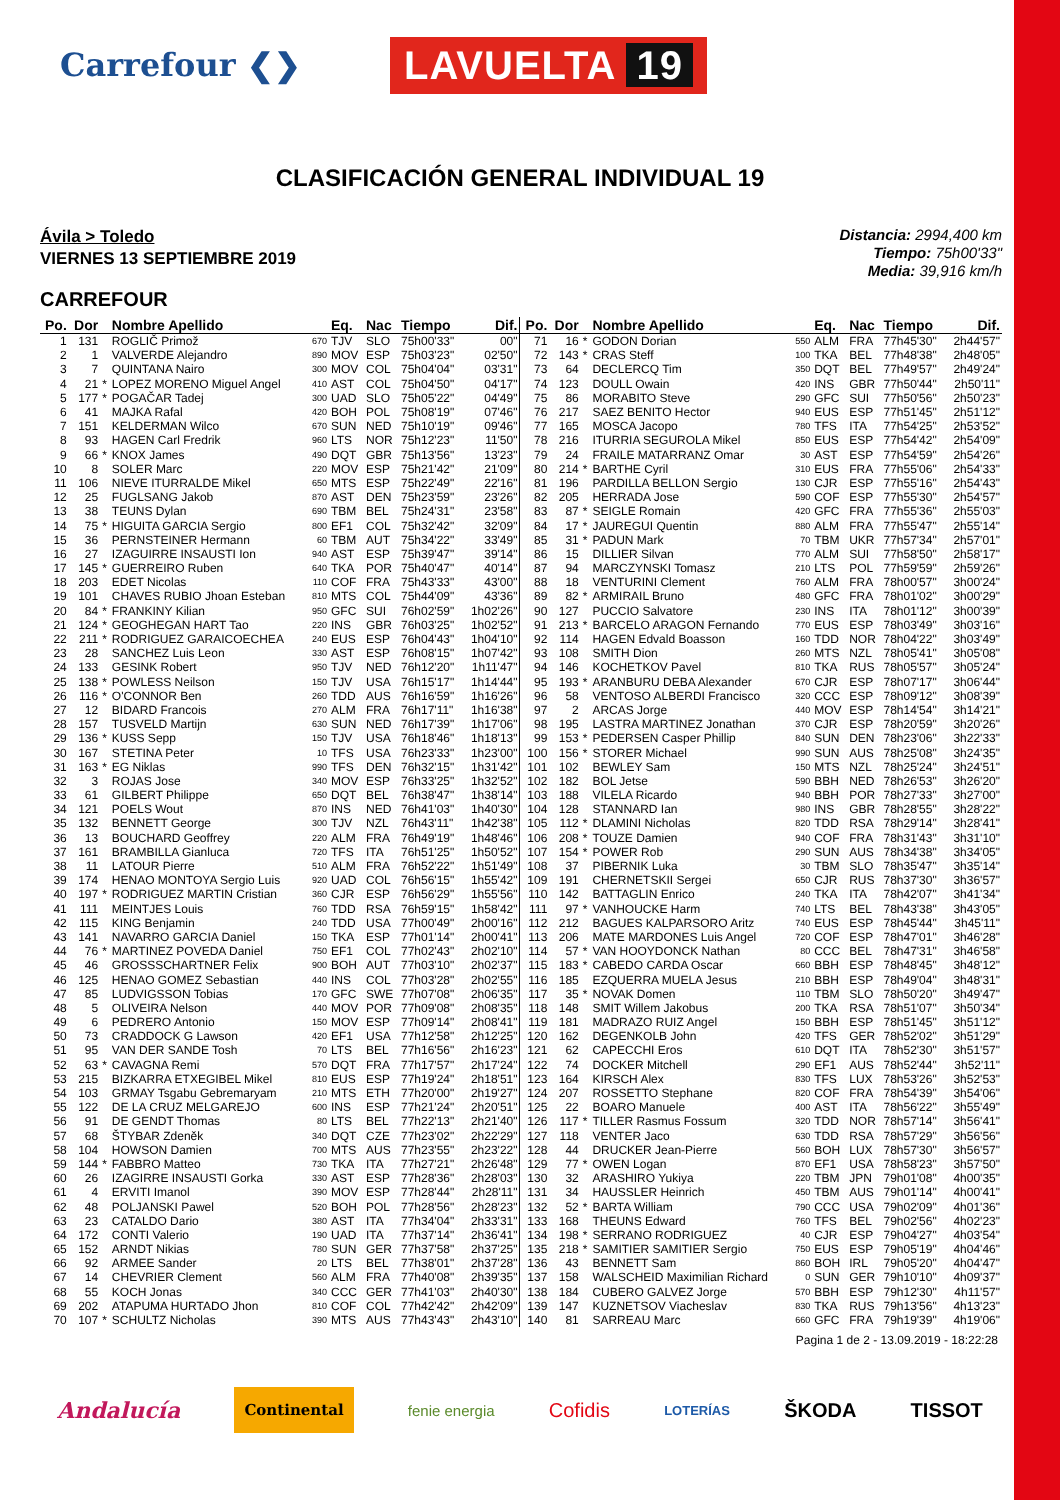Carrefour ❮❯
LAVUELTA 19
CLASIFICACIÓN GENERAL INDIVIDUAL 19
Ávila > Toledo
VIERNES 13 SEPTIEMBRE 2019
Distancia: 2994,400 km
Tiempo: 75h00'33"
Media: 39,916 km/h
CARREFOUR
| Po. | Dor | | Nombre Apellido | | Eq. | Nac | Tiempo | Dif. | Po. | Dor | | Nombre Apellido | | Eq. | Nac | Tiempo | Dif. |
| --- | --- | --- | --- | --- | --- | --- | --- | --- | --- | --- | --- | --- | --- | --- | --- | --- | --- |
| 1 | 131 | | ROGLIČ Primož | 670 | TJV | SLO | 75h00'33" | 00" | 71 | 16 | * | GODON Dorian | 550 | ALM | FRA | 77h45'30" | 2h44'57" |
| 2 | 1 | | VALVERDE Alejandro | 890 | MOV | ESP | 75h03'23" | 02'50" | 72 | 143 | * | CRAS Steff | 100 | TKA | BEL | 77h48'38" | 2h48'05" |
| 3 | 7 | | QUINTANA Nairo | 300 | MOV | COL | 75h04'04" | 03'31" | 73 | 64 | | DECLERCQ Tim | 350 | DQT | BEL | 77h49'57" | 2h49'24" |
| 4 | 21 | * | LOPEZ MORENO Miguel Angel | 410 | AST | COL | 75h04'50" | 04'17" | 74 | 123 | | DOULL Owain | 420 | INS | GBR | 77h50'44" | 2h50'11" |
| 5 | 177 | * | POGAČAR Tadej | 300 | UAD | SLO | 75h05'22" | 04'49" | 75 | 86 | | MORABITO Steve | 290 | GFC | SUI | 77h50'56" | 2h50'23" |
| 6 | 41 | | MAJKA Rafal | 420 | BOH | POL | 75h08'19" | 07'46" | 76 | 217 | | SAEZ BENITO Hector | 940 | EUS | ESP | 77h51'45" | 2h51'12" |
| 7 | 151 | | KELDERMAN Wilco | 670 | SUN | NED | 75h10'19" | 09'46" | 77 | 165 | | MOSCA Jacopo | 780 | TFS | ITA | 77h54'25" | 2h53'52" |
| 8 | 93 | | HAGEN Carl Fredrik | 960 | LTS | NOR | 75h12'23" | 11'50" | 78 | 216 | | ITURRIA SEGUROLA Mikel | 850 | EUS | ESP | 77h54'42" | 2h54'09" |
| 9 | 66 | * | KNOX James | 490 | DQT | GBR | 75h13'56" | 13'23" | 79 | 24 | | FRAILE MATARRANZ Omar | 30 | AST | ESP | 77h54'59" | 2h54'26" |
| 10 | 8 | | SOLER Marc | 220 | MOV | ESP | 75h21'42" | 21'09" | 80 | 214 | * | BARTHE Cyril | 310 | EUS | FRA | 77h55'06" | 2h54'33" |
| 11 | 106 | | NIEVE ITURRALDE Mikel | 650 | MTS | ESP | 75h22'49" | 22'16" | 81 | 196 | | PARDILLA BELLON Sergio | 130 | CJR | ESP | 77h55'16" | 2h54'43" |
| 12 | 25 | | FUGLSANG Jakob | 870 | AST | DEN | 75h23'59" | 23'26" | 82 | 205 | | HERRADA Jose | 590 | COF | ESP | 77h55'30" | 2h54'57" |
| 13 | 38 | | TEUNS Dylan | 690 | TBM | BEL | 75h24'31" | 23'58" | 83 | 87 | * | SEIGLE Romain | 420 | GFC | FRA | 77h55'36" | 2h55'03" |
| 14 | 75 | * | HIGUITA GARCIA Sergio | 800 | EF1 | COL | 75h32'42" | 32'09" | 84 | 17 | * | JAUREGUI Quentin | 880 | ALM | FRA | 77h55'47" | 2h55'14" |
| 15 | 36 | | PERNSTEINER Hermann | 60 | TBM | AUT | 75h34'22" | 33'49" | 85 | 31 | * | PADUN Mark | 70 | TBM | UKR | 77h57'34" | 2h57'01" |
| 16 | 27 | | IZAGUIRRE INSAUSTI Ion | 940 | AST | ESP | 75h39'47" | 39'14" | 86 | 15 | | DILLIER Silvan | 770 | ALM | SUI | 77h58'50" | 2h58'17" |
| 17 | 145 | * | GUERREIRO Ruben | 640 | TKA | POR | 75h40'47" | 40'14" | 87 | 94 | | MARCZYNSKI Tomasz | 210 | LTS | POL | 77h59'59" | 2h59'26" |
| 18 | 203 | | EDET Nicolas | 110 | COF | FRA | 75h43'33" | 43'00" | 88 | 18 | | VENTURINI Clement | 760 | ALM | FRA | 78h00'57" | 3h00'24" |
| 19 | 101 | | CHAVES RUBIO Jhoan Esteban | 810 | MTS | COL | 75h44'09" | 43'36" | 89 | 82 | * | ARMIRAIL Bruno | 480 | GFC | FRA | 78h01'02" | 3h00'29" |
| 20 | 84 | * | FRANKINY Kilian | 950 | GFC | SUI | 76h02'59" | 1h02'26" | 90 | 127 | | PUCCIO Salvatore | 230 | INS | ITA | 78h01'12" | 3h00'39" |
| 21 | 124 | * | GEOGHEGAN HART Tao | 220 | INS | GBR | 76h03'25" | 1h02'52" | 91 | 213 | * | BARCELO ARAGON Fernando | 770 | EUS | ESP | 78h03'49" | 3h03'16" |
| 22 | 211 | * | RODRIGUEZ GARAICOECHEA | 240 | EUS | ESP | 76h04'43" | 1h04'10" | 92 | 114 | | HAGEN Edvald Boasson | 160 | TDD | NOR | 78h04'22" | 3h03'49" |
| 23 | 28 | | SANCHEZ Luis Leon | 330 | AST | ESP | 76h08'15" | 1h07'42" | 93 | 108 | | SMITH Dion | 260 | MTS | NZL | 78h05'41" | 3h05'08" |
| 24 | 133 | | GESINK Robert | 950 | TJV | NED | 76h12'20" | 1h11'47" | 94 | 146 | | KOCHETKOV Pavel | 810 | TKA | RUS | 78h05'57" | 3h05'24" |
| 25 | 138 | * | POWLESS Neilson | 150 | TJV | USA | 76h15'17" | 1h14'44" | 95 | 193 | * | ARANBURU DEBA Alexander | 670 | CJR | ESP | 78h07'17" | 3h06'44" |
| 26 | 116 | * | O'CONNOR Ben | 260 | TDD | AUS | 76h16'59" | 1h16'26" | 96 | 58 | | VENTOSO ALBERDI Francisco | 320 | CCC | ESP | 78h09'12" | 3h08'39" |
| 27 | 12 | | BIDARD Francois | 270 | ALM | FRA | 76h17'11" | 1h16'38" | 97 | 2 | | ARCAS Jorge | 440 | MOV | ESP | 78h14'54" | 3h14'21" |
| 28 | 157 | | TUSVELD Martijn | 630 | SUN | NED | 76h17'39" | 1h17'06" | 98 | 195 | | LASTRA MARTINEZ Jonathan | 370 | CJR | ESP | 78h20'59" | 3h20'26" |
| 29 | 136 | * | KUSS Sepp | 150 | TJV | USA | 76h18'46" | 1h18'13" | 99 | 153 | * | PEDERSEN Casper Phillip | 840 | SUN | DEN | 78h23'06" | 3h22'33" |
| 30 | 167 | | STETINA Peter | 10 | TFS | USA | 76h23'33" | 1h23'00" | 100 | 156 | * | STORER Michael | 990 | SUN | AUS | 78h25'08" | 3h24'35" |
| 31 | 163 | * | EG Niklas | 990 | TFS | DEN | 76h32'15" | 1h31'42" | 101 | 102 | | BEWLEY Sam | 150 | MTS | NZL | 78h25'24" | 3h24'51" |
| 32 | 3 | | ROJAS Jose | 340 | MOV | ESP | 76h33'25" | 1h32'52" | 102 | 182 | | BOL Jetse | 590 | BBH | NED | 78h26'53" | 3h26'20" |
| 33 | 61 | | GILBERT Philippe | 650 | DQT | BEL | 76h38'47" | 1h38'14" | 103 | 188 | | VILELA Ricardo | 940 | BBH | POR | 78h27'33" | 3h27'00" |
| 34 | 121 | | POELS Wout | 870 | INS | NED | 76h41'03" | 1h40'30" | 104 | 128 | | STANNARD Ian | 980 | INS | GBR | 78h28'55" | 3h28'22" |
| 35 | 132 | | BENNETT George | 300 | TJV | NZL | 76h43'11" | 1h42'38" | 105 | 112 | * | DLAMINI Nicholas | 820 | TDD | RSA | 78h29'14" | 3h28'41" |
| 36 | 13 | | BOUCHARD Geoffrey | 220 | ALM | FRA | 76h49'19" | 1h48'46" | 106 | 208 | * | TOUZE Damien | 940 | COF | FRA | 78h31'43" | 3h31'10" |
| 37 | 161 | | BRAMBILLA Gianluca | 720 | TFS | ITA | 76h51'25" | 1h50'52" | 107 | 154 | * | POWER Rob | 290 | SUN | AUS | 78h34'38" | 3h34'05" |
| 38 | 11 | | LATOUR Pierre | 510 | ALM | FRA | 76h52'22" | 1h51'49" | 108 | 37 | | PIBERNIK Luka | 30 | TBM | SLO | 78h35'47" | 3h35'14" |
| 39 | 174 | | HENAO MONTOYA Sergio Luis | 920 | UAD | COL | 76h56'15" | 1h55'42" | 109 | 191 | | CHERNETSKII Sergei | 650 | CJR | RUS | 78h37'30" | 3h36'57" |
| 40 | 197 | * | RODRIGUEZ MARTIN Cristian | 360 | CJR | ESP | 76h56'29" | 1h55'56" | 110 | 142 | | BATTAGLIN Enrico | 240 | TKA | ITA | 78h42'07" | 3h41'34" |
| 41 | 111 | | MEINTJES Louis | 760 | TDD | RSA | 76h59'15" | 1h58'42" | 111 | 97 | * | VANHOUCKE Harm | 740 | LTS | BEL | 78h43'38" | 3h43'05" |
| 42 | 115 | | KING Benjamin | 240 | TDD | USA | 77h00'49" | 2h00'16" | 112 | 212 | | BAGUES KALPARSORO Aritz | 740 | EUS | ESP | 78h45'44" | 3h45'11" |
| 43 | 141 | | NAVARRO GARCIA Daniel | 150 | TKA | ESP | 77h01'14" | 2h00'41" | 113 | 206 | | MATE MARDONES Luis Angel | 720 | COF | ESP | 78h47'01" | 3h46'28" |
| 44 | 76 | * | MARTINEZ POVEDA Daniel | 750 | EF1 | COL | 77h02'43" | 2h02'10" | 114 | 57 | * | VAN HOOYDONCK Nathan | 80 | CCC | BEL | 78h47'31" | 3h46'58" |
| 45 | 46 | | GROSSSCHARTNER Felix | 900 | BOH | AUT | 77h03'10" | 2h02'37" | 115 | 183 | * | CABEDO CARDA Oscar | 660 | BBH | ESP | 78h48'45" | 3h48'12" |
| 46 | 125 | | HENAO GOMEZ Sebastian | 440 | INS | COL | 77h03'28" | 2h02'55" | 116 | 185 | | EZQUERRA MUELA Jesus | 210 | BBH | ESP | 78h49'04" | 3h48'31" |
| 47 | 85 | | LUDVIGSSON Tobias | 170 | GFC | SWE | 77h07'08" | 2h06'35" | 117 | 35 | * | NOVAK Domen | 110 | TBM | SLO | 78h50'20" | 3h49'47" |
| 48 | 5 | | OLIVEIRA Nelson | 440 | MOV | POR | 77h09'08" | 2h08'35" | 118 | 148 | | SMIT Willem Jakobus | 200 | TKA | RSA | 78h51'07" | 3h50'34" |
| 49 | 6 | | PEDRERO Antonio | 150 | MOV | ESP | 77h09'14" | 2h08'41" | 119 | 181 | | MADRAZO RUIZ Angel | 150 | BBH | ESP | 78h51'45" | 3h51'12" |
| 50 | 73 | | CRADDOCK G Lawson | 420 | EF1 | USA | 77h12'58" | 2h12'25" | 120 | 162 | | DEGENKOLB John | 420 | TFS | GER | 78h52'02" | 3h51'29" |
| 51 | 95 | | VAN DER SANDE Tosh | 70 | LTS | BEL | 77h16'56" | 2h16'23" | 121 | 62 | | CAPECCHI Eros | 610 | DQT | ITA | 78h52'30" | 3h51'57" |
| 52 | 63 | * | CAVAGNA Remi | 570 | DQT | FRA | 77h17'57" | 2h17'24" | 122 | 74 | | DOCKER Mitchell | 290 | EF1 | AUS | 78h52'44" | 3h52'11" |
| 53 | 215 | | BIZKARRA ETXEGIBEL Mikel | 810 | EUS | ESP | 77h19'24" | 2h18'51" | 123 | 164 | | KIRSCH Alex | 830 | TFS | LUX | 78h53'26" | 3h52'53" |
| 54 | 103 | | GRMAY Tsgabu Gebremaryam | 210 | MTS | ETH | 77h20'00" | 2h19'27" | 124 | 207 | | ROSSETTO Stephane | 820 | COF | FRA | 78h54'39" | 3h54'06" |
| 55 | 122 | | DE LA CRUZ MELGAREJO | 600 | INS | ESP | 77h21'24" | 2h20'51" | 125 | 22 | | BOARO Manuele | 400 | AST | ITA | 78h56'22" | 3h55'49" |
| 56 | 91 | | DE GENDT Thomas | 80 | LTS | BEL | 77h22'13" | 2h21'40" | 126 | 117 | * | TILLER Rasmus Fossum | 320 | TDD | NOR | 78h57'14" | 3h56'41" |
| 57 | 68 | | ŠTYBAR Zdeněk | 340 | DQT | CZE | 77h23'02" | 2h22'29" | 127 | 118 | | VENTER Jaco | 630 | TDD | RSA | 78h57'29" | 3h56'56" |
| 58 | 104 | | HOWSON Damien | 700 | MTS | AUS | 77h23'55" | 2h23'22" | 128 | 44 | | DRUCKER Jean-Pierre | 560 | BOH | LUX | 78h57'30" | 3h56'57" |
| 59 | 144 | * | FABBRO Matteo | 730 | TKA | ITA | 77h27'21" | 2h26'48" | 129 | 77 | * | OWEN Logan | 870 | EF1 | USA | 78h58'23" | 3h57'50" |
| 60 | 26 | | IZAGIRRE INSAUSTI Gorka | 330 | AST | ESP | 77h28'36" | 2h28'03" | 130 | 32 | | ARASHIRO Yukiya | 220 | TBM | JPN | 79h01'08" | 4h00'35" |
| 61 | 4 | | ERVITI Imanol | 390 | MOV | ESP | 77h28'44" | 2h28'11" | 131 | 34 | | HAUSSLER Heinrich | 450 | TBM | AUS | 79h01'14" | 4h00'41" |
| 62 | 48 | | POLJANSKI Pawel | 520 | BOH | POL | 77h28'56" | 2h28'23" | 132 | 52 | * | BARTA William | 790 | CCC | USA | 79h02'09" | 4h01'36" |
| 63 | 23 | | CATALDO Dario | 380 | AST | ITA | 77h34'04" | 2h33'31" | 133 | 168 | | THEUNS Edward | 760 | TFS | BEL | 79h02'56" | 4h02'23" |
| 64 | 172 | | CONTI Valerio | 190 | UAD | ITA | 77h37'14" | 2h36'41" | 134 | 198 | * | SERRANO RODRIGUEZ | 40 | CJR | ESP | 79h04'27" | 4h03'54" |
| 65 | 152 | | ARNDT Nikias | 780 | SUN | GER | 77h37'58" | 2h37'25" | 135 | 218 | * | SAMITIER SAMITIER Sergio | 750 | EUS | ESP | 79h05'19" | 4h04'46" |
| 66 | 92 | | ARMEE Sander | 20 | LTS | BEL | 77h38'01" | 2h37'28" | 136 | 43 | | BENNETT Sam | 860 | BOH | IRL | 79h05'20" | 4h04'47" |
| 67 | 14 | | CHEVRIER Clement | 560 | ALM | FRA | 77h40'08" | 2h39'35" | 137 | 158 | | WALSCHEID Maximilian Richard | 0 | SUN | GER | 79h10'10" | 4h09'37" |
| 68 | 55 | | KOCH Jonas | 340 | CCC | GER | 77h41'03" | 2h40'30" | 138 | 184 | | CUBERO GALVEZ Jorge | 570 | BBH | ESP | 79h12'30" | 4h11'57" |
| 69 | 202 | | ATAPUMA HURTADO Jhon | 810 | COF | COL | 77h42'42" | 2h42'09" | 139 | 147 | | KUZNETSOV Viacheslav | 830 | TKA | RUS | 79h13'56" | 4h13'23" |
| 70 | 107 | * | SCHULTZ Nicholas | 390 | MTS | AUS | 77h43'43" | 2h43'10" | 140 | 81 | | SARREAU Marc | 660 | GFC | FRA | 79h19'39" | 4h19'06" |
Pagina 1 de 2 - 13.09.2019 - 18:22:28
Andalucía Continental fenie energia Cofidis LOTERÍAS ŠKODA TISSOT